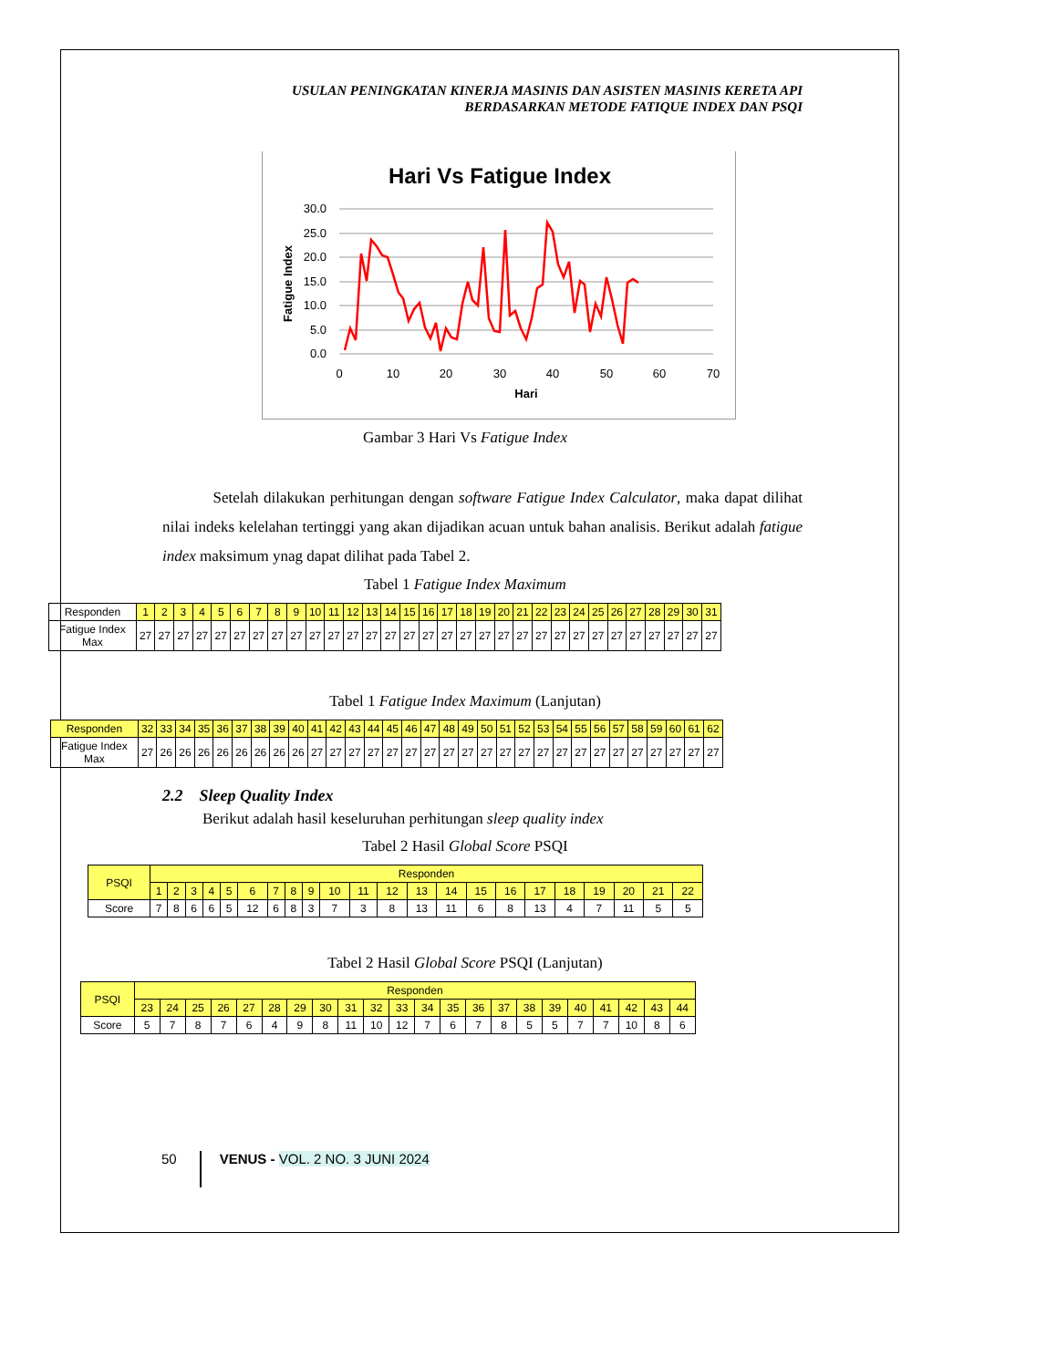USULAN PENINGKATAN KINERJA MASINIS DAN ASISTEN MASINIS KERETA API
BERDASARKAN METODE FATIQUE INDEX DAN PSQI
Hari Vs Fatigue Index
30.0
25.0
20.0
15.0
10.0
5.0
0.0
0
10
20
30
40
50
60
70
Hari
Fatigue Index
Gambar 3 Hari Vs Fatigue Index
Setelah dilakukan perhitungan dengan software Fatigue Index Calculator, maka dapat dilihat nilai indeks kelelahan tertinggi yang akan dijadikan acuan untuk bahan analisis. Berikut adalah fatigue index maksimum ynag dapat dilihat pada Tabel 2.
Tabel 1 Fatigue Index Maximum
| Responden | 1 | 2 | 3 | 4 | 5 | 6 | 7 | 8 | 9 | 10 | 11 | 12 | 13 | 14 | 15 | 16 | 17 | 18 | 19 | 20 | 21 | 22 | 23 | 24 | 25 | 26 | 27 | 28 | 29 | 30 | 31 |
| Fatigue Index Max | 27 | 27 | 27 | 27 | 27 | 27 | 27 | 27 | 27 | 27 | 27 | 27 | 27 | 27 | 27 | 27 | 27 | 27 | 27 | 27 | 27 | 27 | 27 | 27 | 27 | 27 | 27 | 27 | 27 | 27 | 27 |
Tabel 1 Fatigue Index Maximum (Lanjutan)
| Responden | 32 | 33 | 34 | 35 | 36 | 37 | 38 | 39 | 40 | 41 | 42 | 43 | 44 | 45 | 46 | 47 | 48 | 49 | 50 | 51 | 52 | 53 | 54 | 55 | 56 | 57 | 58 | 59 | 60 | 61 | 62 |
| Fatigue Index Max | 27 | 26 | 26 | 26 | 26 | 26 | 26 | 26 | 26 | 27 | 27 | 27 | 27 | 27 | 27 | 27 | 27 | 27 | 27 | 27 | 27 | 27 | 27 | 27 | 27 | 27 | 27 | 27 | 27 | 27 | 27 |
2.2 Sleep Quality Index
Berikut adalah hasil keseluruhan perhitungan sleep quality index
Tabel 2 Hasil Global Score PSQI
| PSQI | Responden | | | | | | | | | | | | | | | | | | | | | |
| | 1 | 2 | 3 | 4 | 5 | 6 | 7 | 8 | 9 | 10 | 11 | 12 | 13 | 14 | 15 | 16 | 17 | 18 | 19 | 20 | 21 | 22 |
| Score | 7 | 8 | 6 | 6 | 5 | 12 | 6 | 8 | 3 | 7 | 3 | 8 | 13 | 11 | 6 | 8 | 13 | 4 | 7 | 11 | 5 | 5 |
Tabel 2 Hasil Global Score PSQI (Lanjutan)
| PSQI | Responden | | | | | | | | | | | | | | | | | | | | | |
| | 23 | 24 | 25 | 26 | 27 | 28 | 29 | 30 | 31 | 32 | 33 | 34 | 35 | 36 | 37 | 38 | 39 | 40 | 41 | 42 | 43 | 44 |
| Score | 5 | 7 | 8 | 7 | 6 | 4 | 9 | 8 | 11 | 10 | 12 | 7 | 6 | 7 | 8 | 5 | 5 | 7 | 7 | 10 | 8 | 6 |
50 VENUS - VOL. 2 NO. 3 JUNI 2024